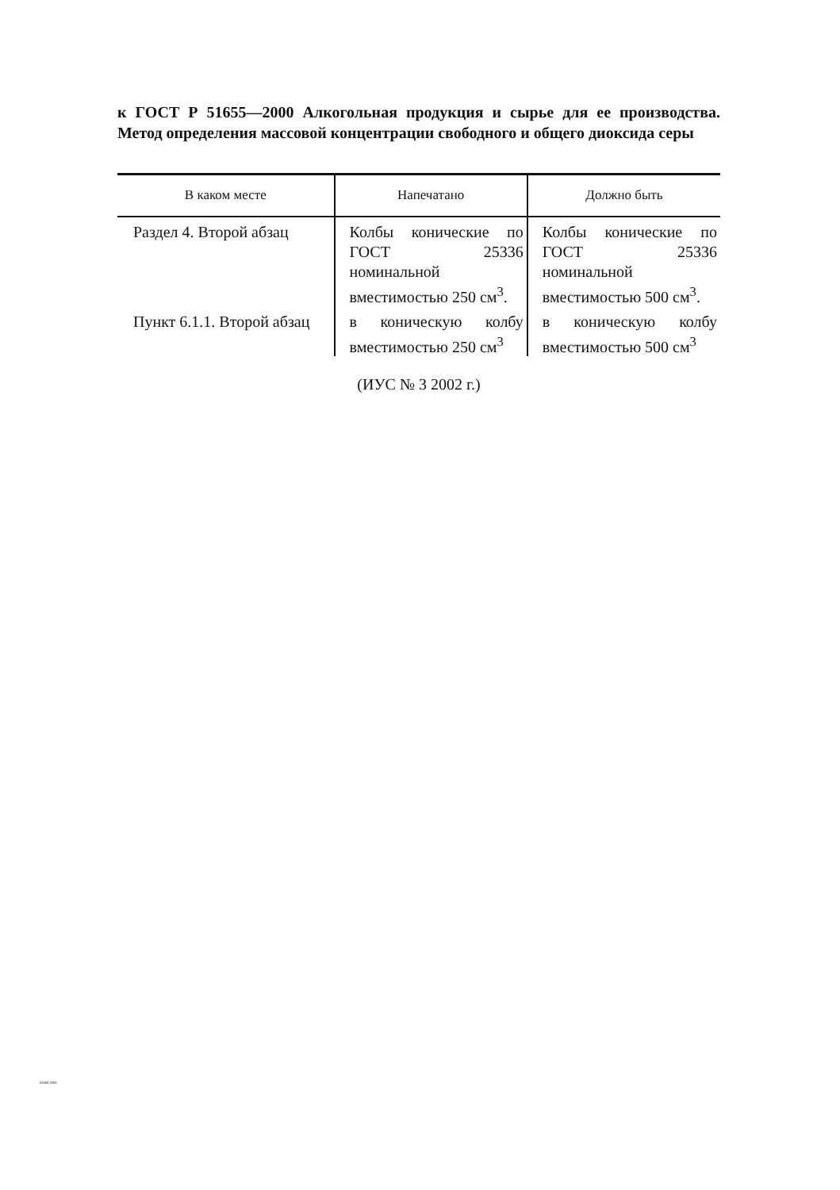к ГОСТ Р 51655—2000 Алкогольная продукция и сырье для ее производства. Метод определения массовой концентрации свободного и общего диоксида серы
| В каком месте | Напечатано | Должно быть |
| --- | --- | --- |
| Раздел 4. Второй абзац | Колбы конические по ГОСТ 25336 номинальной вместимостью 250 см<sup>3</sup>. | Колбы конические по ГОСТ 25336 номинальной вместимостью 500 см<sup>3</sup>. |
| Пункт 6.1.1. Второй абзац | в коническую колбу вместимостью 250 см<sup>3</sup> | в коническую колбу вместимостью 500 см<sup>3</sup> |
(ИУС № 3 2002 г.)
51655-2000